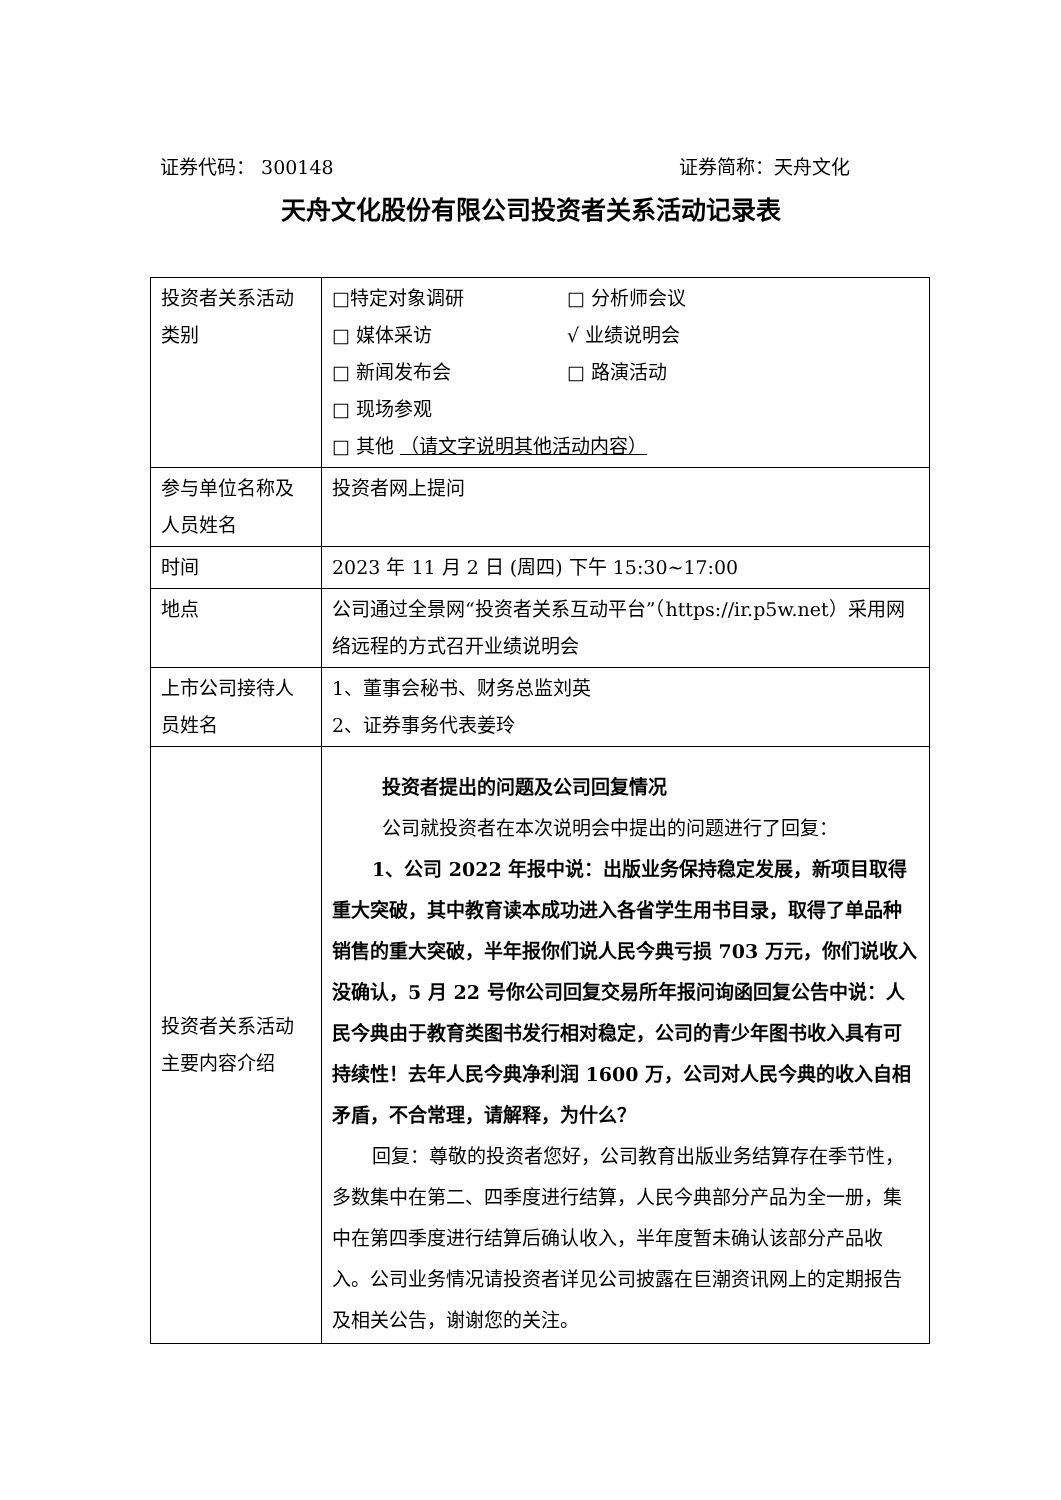证券代码： 300148 证券简称：天舟文化
天舟文化股份有限公司投资者关系活动记录表
| 投资者关系活动类别 | □特定对象调研 □ 分析师会议 □ 媒体采访 √ 业绩说明会 □ 新闻发布会 □ 路演活动 □ 现场参观 □ 其他 （请文字说明其他活动内容） |
| 参与单位名称及人员姓名 | 投资者网上提问 |
| 时间 | 2023 年 11 月 2 日 (周四) 下午 15:30~17:00 |
| 地点 | 公司通过全景网“投资者关系互动平台”（https://ir.p5w.net）采用网络远程的方式召开业绩说明会 |
| 上市公司接待人员姓名 | 1、董事会秘书、财务总监刘英 2、证券事务代表姜玲 |
| 投资者关系活动主要内容介绍 | 投资者提出的问题及公司回复情况 公司就投资者在本次说明会中提出的问题进行了回复： 1、公司 2022 年报中说：出版业务保持稳定发展，新项目取得重大突破，其中教育读本成功进入各省学生用书目录，取得了单品种销售的重大突破，半年报你们说人民今典亏损 703 万元，你们说收入没确认，5 月 22 号你公司回复交易所年报问询函回复公告中说：人民今典由于教育类图书发行相对稳定，公司的青少年图书收入具有可持续性！去年人民今典净利润 1600 万，公司对人民今典的收入自相矛盾，不合常理，请解释，为什么？ 回复：尊敬的投资者您好，公司教育出版业务结算存在季节性，多数集中在第二、四季度进行结算，人民今典部分产品为全一册，集中在第四季度进行结算后确认收入，半年度暂未确认该部分产品收入。公司业务情况请投资者详见公司披露在巨潮资讯网上的定期报告及相关公告，谢谢您的关注。 |